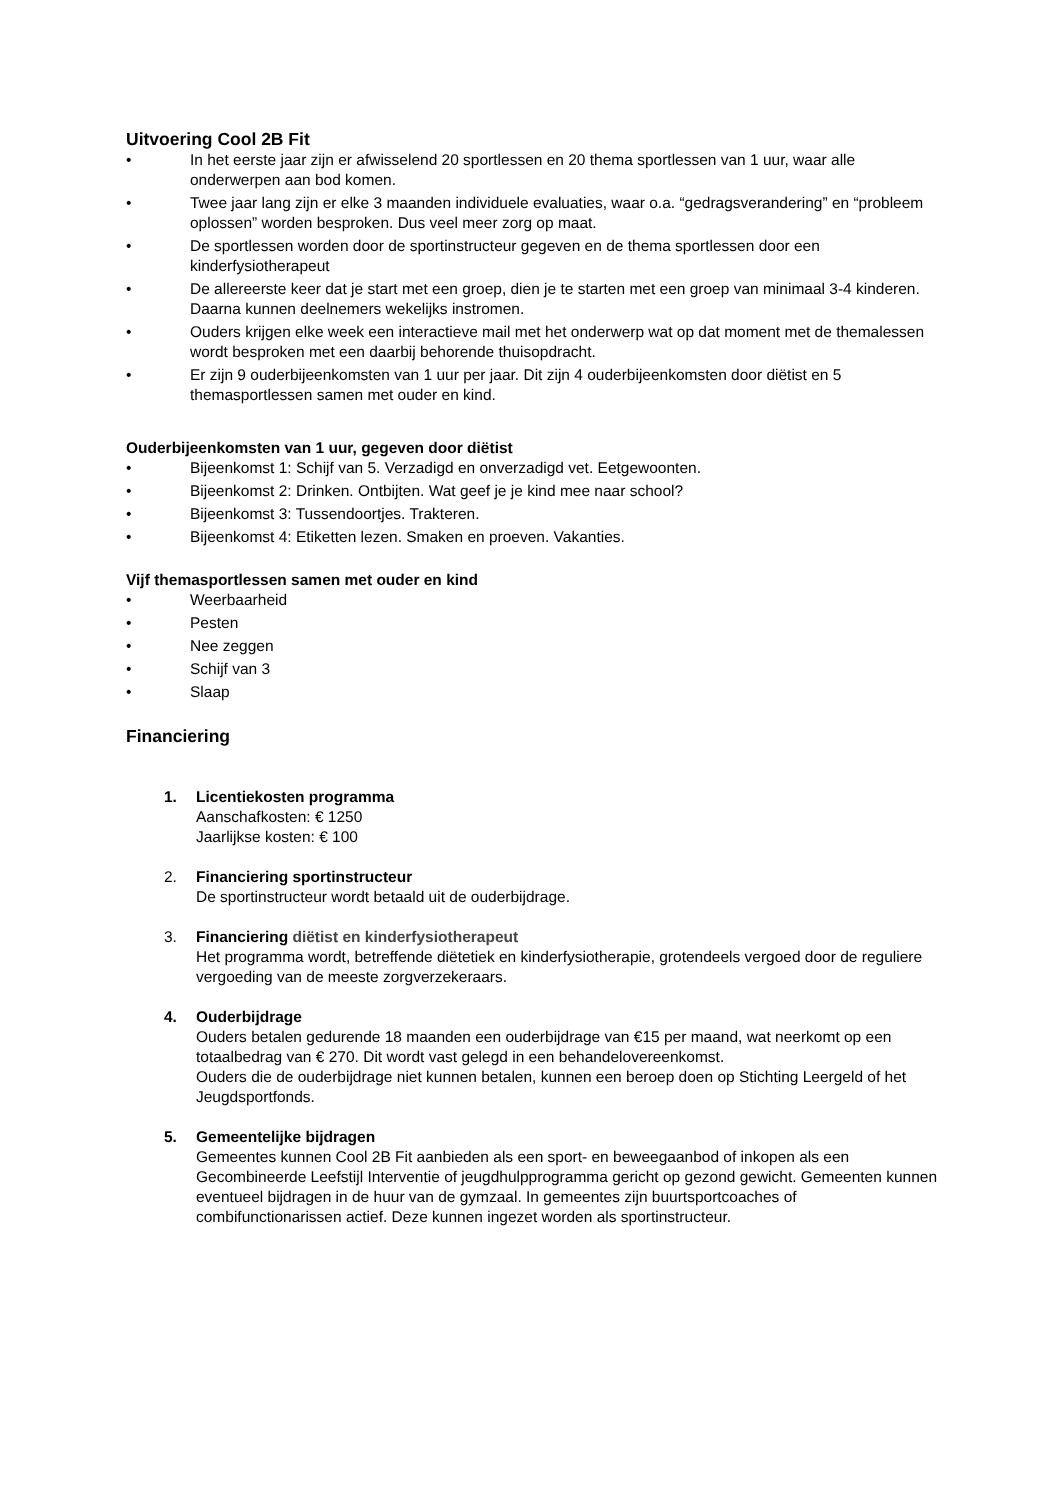Uitvoering Cool 2B Fit
• In het eerste jaar zijn er afwisselend 20 sportlessen en 20 thema sportlessen van 1 uur, waar alle onderwerpen aan bod komen.
• Twee jaar lang zijn er elke 3 maanden individuele evaluaties, waar o.a. “gedragsverandering” en “probleem oplossen” worden besproken. Dus veel meer zorg op maat.
• De sportlessen worden door de sportinstructeur gegeven en de thema sportlessen door een kinderfysiotherapeut
• De allereerste keer dat je start met een groep, dien je te starten met een groep van minimaal 3-4 kinderen. Daarna kunnen deelnemers wekelijks instromen.
• Ouders krijgen elke week een interactieve mail met het onderwerp wat op dat moment met de themalessen wordt besproken met een daarbij behorende thuisopdracht.
• Er zijn 9 ouderbijeenkomsten van 1 uur per jaar. Dit zijn 4 ouderbijeenkomsten door diëtist en 5 themasportlessen samen met ouder en kind.
Ouderbijeenkomsten van 1 uur, gegeven door diëtist
• Bijeenkomst 1: Schijf van 5. Verzadigd en onverzadigd vet. Eetgewoonten.
• Bijeenkomst 2: Drinken. Ontbijten. Wat geef je je kind mee naar school?
• Bijeenkomst 3: Tussendoortjes. Trakteren.
• Bijeenkomst 4: Etiketten lezen. Smaken en proeven. Vakanties.
Vijf themasportlessen samen met ouder en kind
• Weerbaarheid
• Pesten
• Nee zeggen
• Schijf van 3
• Slaap
Financiering
1. Licentiekosten programma
Aanschafkosten: € 1250
Jaarlijkse kosten: € 100
2. Financiering sportinstructeur
De sportinstructeur wordt betaald uit de ouderbijdrage.
3. Financiering diëtist en kinderfysiotherapeut
Het programma wordt, betreffende diëtetiek en kinderfysiotherapie, grotendeels vergoed door de reguliere vergoeding van de meeste zorgverzekeraars.
4. Ouderbijdrage
Ouders betalen gedurende 18 maanden een ouderbijdrage van €15 per maand, wat neerkomt op een totaalbedrag van € 270. Dit wordt vast gelegd in een behandelovereenkomst.
Ouders die de ouderbijdrage niet kunnen betalen, kunnen een beroep doen op Stichting Leergeld of het Jeugdsportfonds.
5. Gemeentelijke bijdragen
Gemeentes kunnen Cool 2B Fit aanbieden als een sport- en beweegaanbod of inkopen als een Gecombineerde Leefstijl Interventie of jeugdhulpprogramma gericht op gezond gewicht. Gemeenten kunnen eventueel bijdragen in de huur van de gymzaal. In gemeentes zijn buurtsportcoaches of combifunctionarissen actief. Deze kunnen ingezet worden als sportinstructeur.